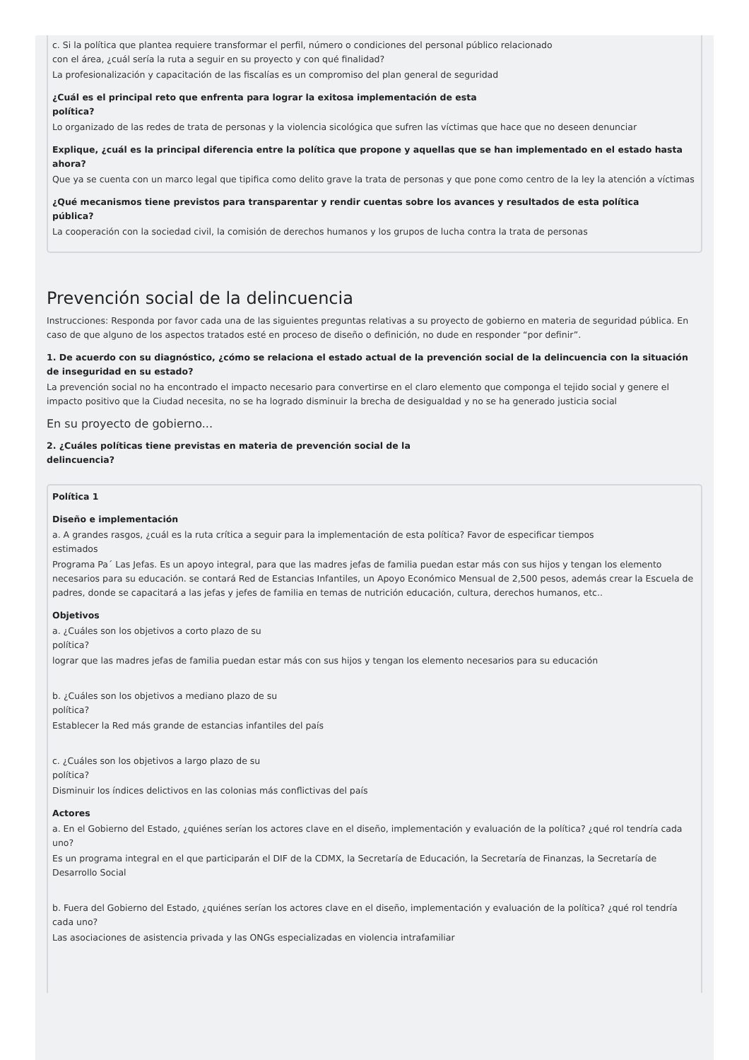c. Si la política que plantea requiere transformar el perfil, número o condiciones del personal público relacionado
con el área, ¿cuál sería la ruta a seguir en su proyecto y con qué finalidad?
La profesionalización y capacitación de las fiscalías es un compromiso del plan general de seguridad
¿Cuál es el principal reto que enfrenta para lograr la exitosa implementación de esta
política?
Lo organizado de las redes de trata de personas y la violencia sicológica que sufren las víctimas que hace que no deseen denunciar
Explique, ¿cuál es la principal diferencia entre la política que propone y aquellas que se han implementado en el estado hasta
ahora?
Que ya se cuenta con un marco legal que tipifica como delito grave la trata de personas y que pone como centro de la ley la atención a víctimas
¿Qué mecanismos tiene previstos para transparentar y rendir cuentas sobre los avances y resultados de esta política
pública?
La cooperación con la sociedad civil, la comisión de derechos humanos y los grupos de lucha contra la trata de personas
Prevención social de la delincuencia
Instrucciones: Responda por favor cada una de las siguientes preguntas relativas a su proyecto de gobierno en materia de seguridad pública. En caso de que alguno de los aspectos tratados esté en proceso de diseño o definición, no dude en responder “por definir”.
1. De acuerdo con su diagnóstico, ¿cómo se relaciona el estado actual de la prevención social de la delincuencia con la situación de inseguridad en su estado?
La prevención social no ha encontrado el impacto necesario para convertirse en el claro elemento que componga el tejido social y genere el impacto positivo que la Ciudad necesita, no se ha logrado disminuir la brecha de desigualdad y no se ha generado justicia social
En su proyecto de gobierno...
2. ¿Cuáles políticas tiene previstas en materia de prevención social de la
delincuencia?
Política 1
Diseño e implementación
a. A grandes rasgos, ¿cuál es la ruta crítica a seguir para la implementación de esta política? Favor de especificar tiempos
estimados
Programa Pa´ Las Jefas. Es un apoyo integral, para que las madres jefas de familia puedan estar más con sus hijos y tengan los elemento necesarios para su educación. se contará Red de Estancias Infantiles, un Apoyo Económico Mensual de 2,500 pesos, además crear la Escuela de padres, donde se capacitará a las jefas y jefes de familia en temas de nutrición educación, cultura, derechos humanos, etc..
Objetivos
a. ¿Cuáles son los objetivos a corto plazo de su
política?
lograr que las madres jefas de familia puedan estar más con sus hijos y tengan los elemento necesarios para su educación
b. ¿Cuáles son los objetivos a mediano plazo de su
política?
Establecer la Red más grande de estancias infantiles del país
c. ¿Cuáles son los objetivos a largo plazo de su
política?
Disminuir los índices delictivos en las colonias más conflictivas del país
Actores
a. En el Gobierno del Estado, ¿quiénes serían los actores clave en el diseño, implementación y evaluación de la política? ¿qué rol tendría cada uno?
Es un programa integral en el que participarán el DIF de la CDMX, la Secretaría de Educación, la Secretaría de Finanzas, la Secretaría de Desarrollo Social
b. Fuera del Gobierno del Estado, ¿quiénes serían los actores clave en el diseño, implementación y evaluación de la política? ¿qué rol tendría cada uno?
Las asociaciones de asistencia privada y las ONGs especializadas en violencia intrafamiliar